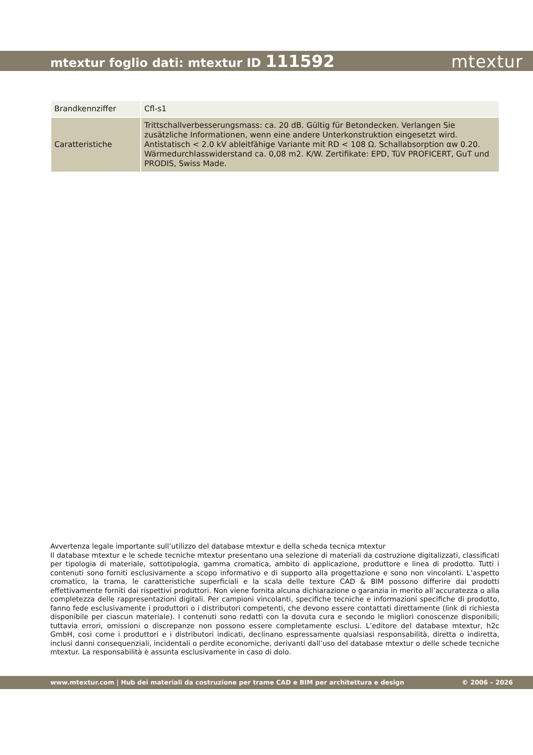mtextur foglio dati: mtextur ID 111592
mtextur
| Brandkennziffer | Cfl-s1 |
| Caratteristiche | Trittschallverbesserungsmass: ca. 20 dB. Gültig für Betondecken. Verlangen Sie zusätzliche Informationen, wenn eine andere Unterkonstruktion eingesetzt wird. Antistatisch < 2.0 kV ableitfähige Variante mit RD < 108 Ω. Schallabsorption αw 0.20. Wärmedurchlasswiderstand ca. 0,08 m2. K/W. Zertifikate: EPD, TüV PROFICERT, GuT und PRODIS, Swiss Made. |
Avvertenza legale importante sull’utilizzo del database mtextur e della scheda tecnica mtextur
Il database mtextur e le schede tecniche mtextur presentano una selezione di materiali da costruzione digitalizzati, classificati per tipologia di materiale, sottotipologia, gamma cromatica, ambito di applicazione, produttore e linea di prodotto. Tutti i contenuti sono forniti esclusivamente a scopo informativo e di supporto alla progettazione e sono non vincolanti. L’aspetto cromatico, la trama, le caratteristiche superficiali e la scala delle texture CAD & BIM possono differire dai prodotti effettivamente forniti dai rispettivi produttori. Non viene fornita alcuna dichiarazione o garanzia in merito all’accuratezza o alla completezza delle rappresentazioni digitali. Per campioni vincolanti, specifiche tecniche e informazioni specifiche di prodotto, fanno fede esclusivamente i produttori o i distributori competenti, che devono essere contattati direttamente (link di richiesta disponibile per ciascun materiale). I contenuti sono redatti con la dovuta cura e secondo le migliori conoscenze disponibili; tuttavia errori, omissioni o discrepanze non possono essere completamente esclusi. L’editore del database mtextur, h2c GmbH, così come i produttori e i distributori indicati, declinano espressamente qualsiasi responsabilità, diretta o indiretta, inclusi danni consequenziali, incidentali o perdite economiche, derivanti dall’uso del database mtextur o delle schede tecniche mtextur. La responsabilità è assunta esclusivamente in caso di dolo.
www.mtextur.com | Hub dei materiali da costruzione per trame CAD e BIM per architettura e design © 2006 – 2026